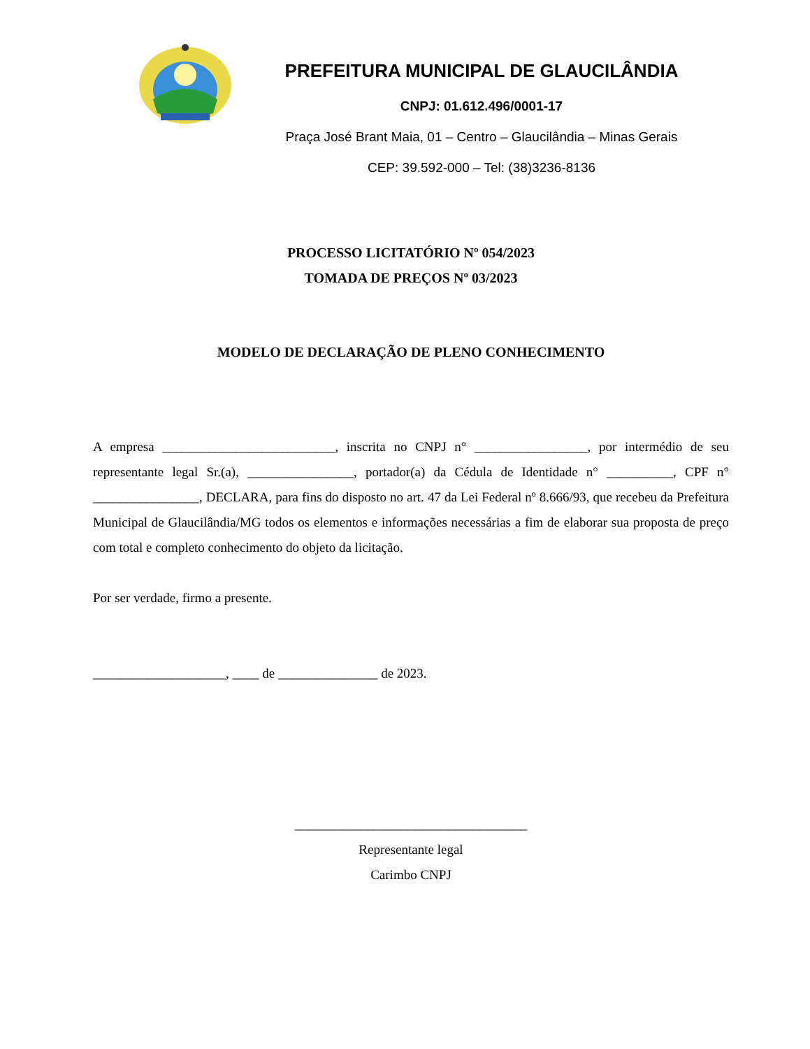PREFEITURA MUNICIPAL DE GLAUCILÂNDIA
CNPJ: 01.612.496/0001-17
Praça José Brant Maia, 01 – Centro – Glaucilândia – Minas Gerais
CEP: 39.592-000 – Tel: (38)3236-8136
PROCESSO LICITATÓRIO Nº 054/2023
TOMADA DE PREÇOS Nº 03/2023
MODELO DE DECLARAÇÃO DE PLENO CONHECIMENTO
A empresa __________________________, inscrita no CNPJ n° _________________, por intermédio de seu representante legal Sr.(a), ________________, portador(a) da Cédula de Identidade n° __________, CPF n° ________________, DECLARA, para fins do disposto no art. 47 da Lei Federal nº 8.666/93, que recebeu da Prefeitura Municipal de Glaucilândia/MG todos os elementos e informações necessárias a fim de elaborar sua proposta de preço com total e completo conhecimento do objeto da licitação.
Por ser verdade, firmo a presente.
____________________, ____ de _______________ de 2023.
___________________________________
Representante legal
Carimbo CNPJ